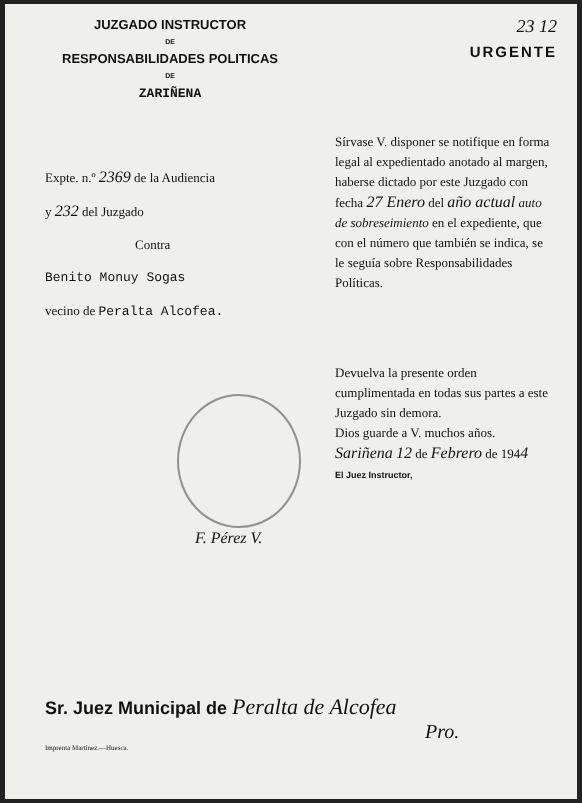JUZGADO INSTRUCTOR
DE
RESPONSABILIDADES POLITICAS
DE
ZARIÑENA
23 12
URGENTE
Expte. n.º 2369 de la Audiencia
y 232 del Juzgado
Contra
Benito Monuy Sogas
vecino de Peralta Alcofea.
Sírvase V. disponer se notifique en forma legal al expedientado anotado al margen, haberse dictado por este Juzgado con fecha 27 Enero del año actual auto de sobreseimiento en el expediente, que con el número que también se indica, se le seguía sobre Responsabilidades Políticas.
Devuelva la presente orden cumplimentada en todas sus partes a este Juzgado sin demora.
Dios guarde a V. muchos años.
Sariñena 12 de Febrero de 1944
El Juez Instructor,
F. Pérez V.
Sr. Juez Municipal de Peralta de Alcofea
Pro.
Imprenta Martínez.—Huesca.